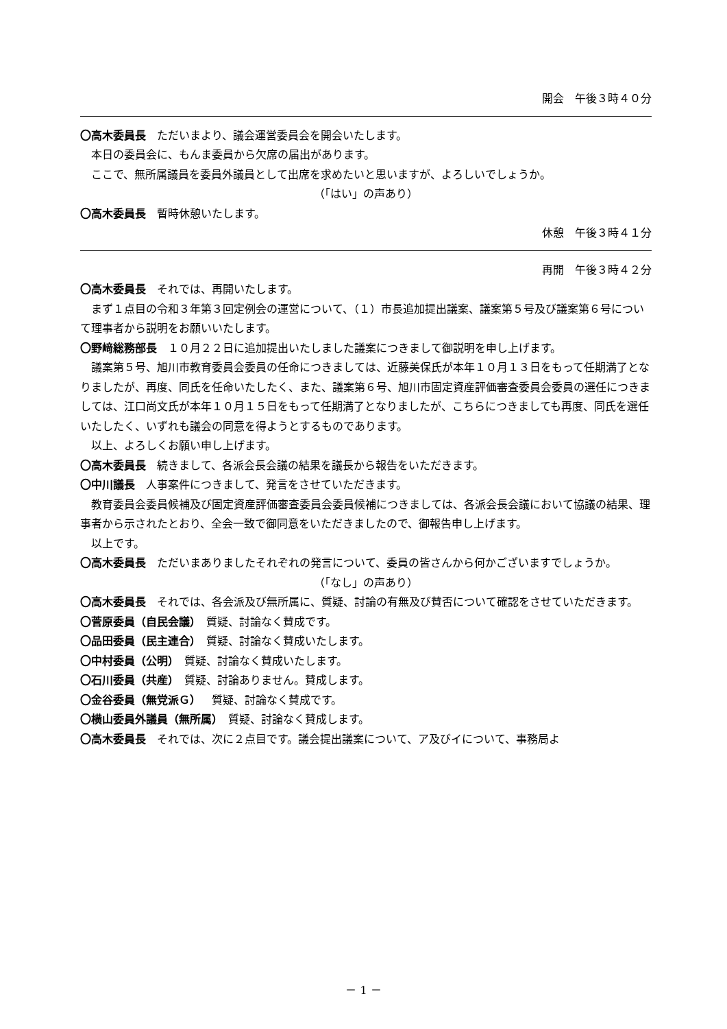開会　午後３時４０分
〇高木委員長　ただいまより、議会運営委員会を開会いたします。
本日の委員会に、もんま委員から欠席の届出があります。
ここで、無所属議員を委員外議員として出席を求めたいと思いますが、よろしいでしょうか。
（「はい」の声あり）
〇高木委員長　暫時休憩いたします。
休憩　午後３時４１分
再開　午後３時４２分
〇高木委員長　それでは、再開いたします。
まず１点目の令和３年第３回定例会の運営について、（１）市長追加提出議案、議案第５号及び議案第６号について理事者から説明をお願いいたします。
〇野﨑総務部長　１０月２２日に追加提出いたしました議案につきまして御説明を申し上げます。
議案第５号、旭川市教育委員会委員の任命につきましては、近藤美保氏が本年１０月１３日をもって任期満了となりましたが、再度、同氏を任命いたしたく、また、議案第６号、旭川市固定資産評価審査委員会委員の選任につきましては、江口尚文氏が本年１０月１５日をもって任期満了となりましたが、こちらにつきましても再度、同氏を選任いたしたく、いずれも議会の同意を得ようとするものであります。
以上、よろしくお願い申し上げます。
〇高木委員長　続きまして、各派会長会議の結果を議長から報告をいただきます。
〇中川議長　人事案件につきまして、発言をさせていただきます。
教育委員会委員候補及び固定資産評価審査委員会委員候補につきましては、各派会長会議において協議の結果、理事者から示されたとおり、全会一致で御同意をいただきましたので、御報告申し上げます。
以上です。
〇高木委員長　ただいまありましたそれぞれの発言について、委員の皆さんから何かございますでしょうか。
（「なし」の声あり）
〇高木委員長　それでは、各会派及び無所属に、質疑、討論の有無及び賛否について確認をさせていただきます。
〇菅原委員（自民会議）　質疑、討論なく賛成です。
〇品田委員（民主連合）　質疑、討論なく賛成いたします。
〇中村委員（公明）　質疑、討論なく賛成いたします。
〇石川委員（共産）　質疑、討論ありません。賛成します。
〇金谷委員（無党派Ｇ）　質疑、討論なく賛成です。
〇横山委員外議員（無所属）　質疑、討論なく賛成します。
〇高木委員長　それでは、次に２点目です。議会提出議案について、ア及びイについて、事務局よ
－ 1 －